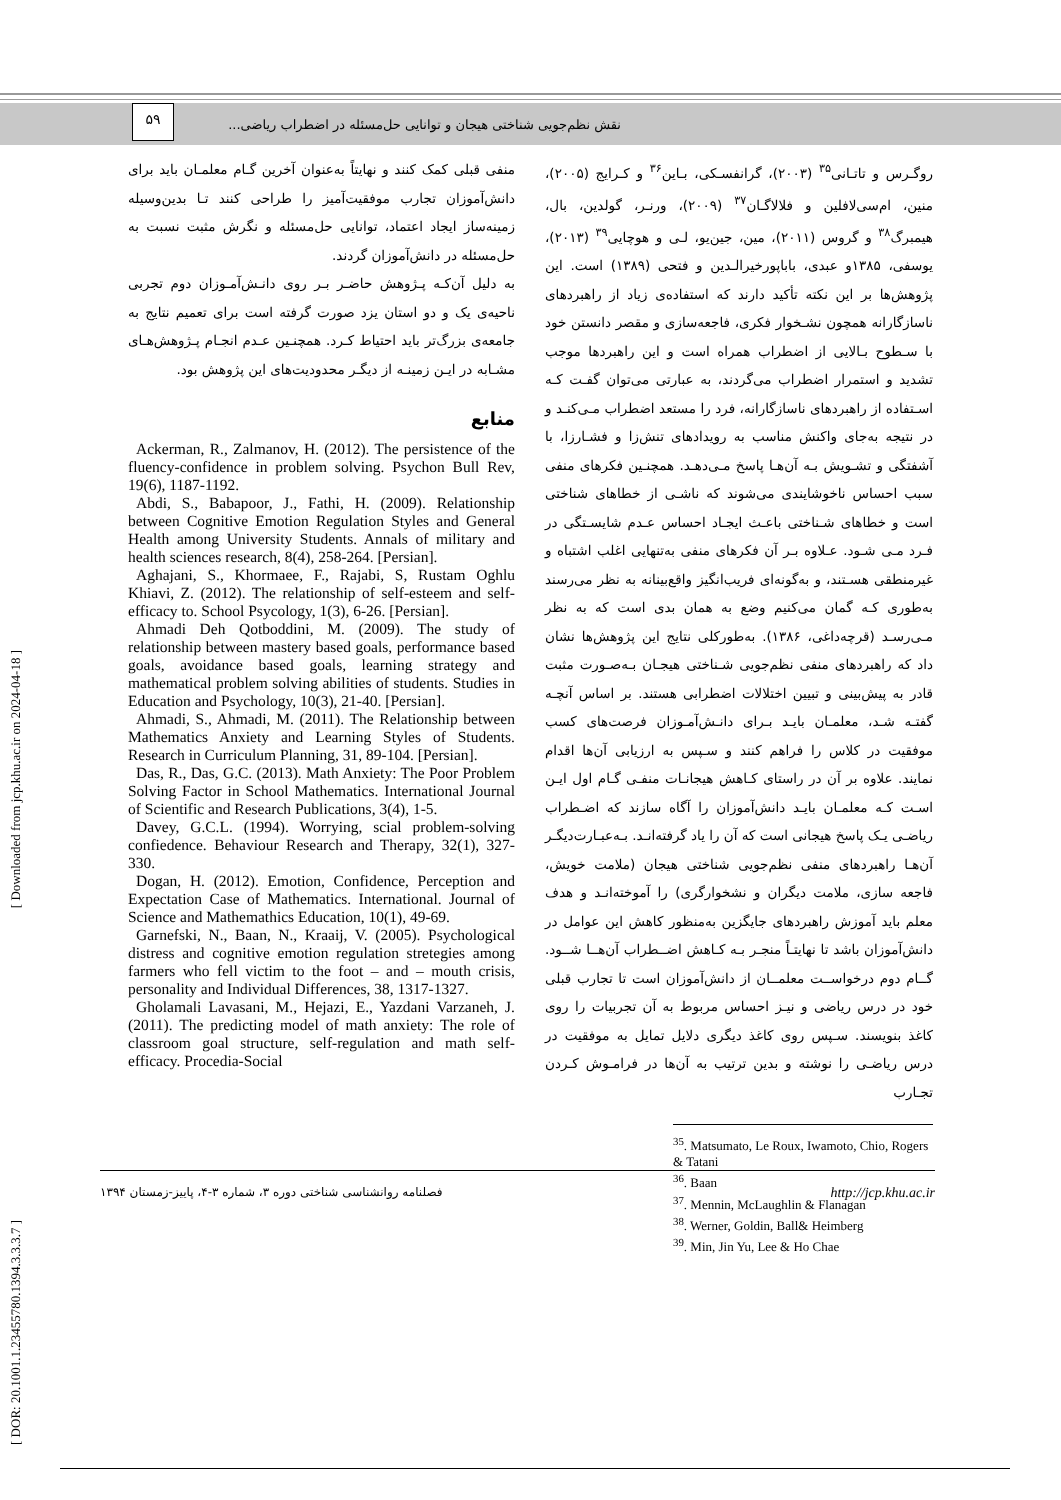نقش نظم‌جویی شناختی هیجان و توانایی حل‌مسئله در اضطراب ریاضی...
۵۹
[ Downloaded from jcp.khu.ac.ir on 2024-04-18 ]
[ DOR: 20.1001.1.23455780.1394.3.3.3.7 ]
روگـرس و تاتـانی<sup>۳۵</sup> (۲۰۰۳)، گرانفسـکی، بـاین<sup>۳۶</sup> و کـرایج (۲۰۰۵)، منین، ام‌سی‌لافلین و فلالاگـان<sup>۳۷</sup> (۲۰۰۹)، ورنـر، گولدین، بال، هیمبرگ<sup>۳۸</sup> و گروس (۲۰۱۱)، مین، جین‌یو، لـی و هوچایی<sup>۳۹</sup> (۲۰۱۳)، یوسفی، ۱۳۸۵و عبدی، باباپورخیرالـدین و فتحی (۱۳۸۹) است. این پژوهش‌ها بر این نکته تأکید دارند که استفاده‌ی زیاد از راهبردهای ناسازگارانه همچون نشـخوار فکری، فاجعه‌سازی و مقصر دانستن خود با سـطوح بـالایی از اضطراب همراه است و این راهبردها موجب تشدید و استمرار اضطراب می‌گردند، به عبارتی می‌توان گفـت کـه اسـتفاده از راهبردهای ناسازگارانه، فرد را مستعد اضطراب مـی‌کنـد و در نتیجه به‌جای واکنش مناسب به رویدادهای تنش‌زا و فشـارزا، با آشفتگی و تشـویش بـه آن‌هـا پاسخ مـی‌دهـد. همچنـین فکرهای منفی سبب احساس ناخوشایندی می‌شوند که ناشـی از خطاهای شناختی است و خطاهای شـناختی باعـث ایجـاد احساس عـدم شایسـتگی در فـرد مـی شـود. عـلاوه بـر آن فکرهای منفی به‌تنهایی اغلب اشتباه و غیرمنطقی هسـتند، و به‌گونه‌ای فریب‌انگیز واقع‌بینانه به نظر می‌رسند به‌طوری کـه گمان می‌کنیم وضع به همان بدی است که به نظر مـی‌رسـد (قرچه‌داغی، ۱۳۸۶). به‌طورکلی نتایج این پژوهش‌ها نشان داد که راهبردهای منفی نظم‌جویی شـناختی هیجـان بـه‌صـورت مثبت قادر به پیش‌بینی و تبیین اختلالات اضطرابی هستند. بر اساس آنچـه گفتـه شـد، معلمـان بایـد بـرای دانـش‌آمـوزان فرصت‌های کسب موفقیت در کلاس را فراهم کنند و سـپس به ارزیابی آن‌ها اقدام نمایند. علاوه بر آن در راستای کـاهش هیجانـات منفـی گـام اول ایـن اسـت کـه معلمـان بایـد دانش‌آموزان را آگاه سازند که اضـطراب ریاضـی یـک پاسخ هیجانی است که آن را یاد گرفته‌انـد. بـه‌عبـارت‌دیگـر آن‌هـا راهبردهای منفی نظم‌جویی شناختی هیجان (ملامت خویش، فاجعه سازی، ملامت دیگران و نشخوارگری) را آموخته‌انـد و هدف معلم باید آموزش راهبردهای جایگزین به‌منظور کاهش این عوامل در دانش‌آموزان باشد تا نهایتـاً منجـر بـه کـاهش اضــطراب آن‌هــا شــود. گــام دوم درخواســت معلمــان از دانش‌آموزان است تا تجارب قبلی خود در درس ریاضی و نیـز احساس مربوط به آن تجربیات را روی کاغذ بنویسند. سـپس روی کاغذ دیگری دلایل تمایل به موفقیت در درس ریاضـی را نوشته و بدین ترتیب به آن‌ها در فرامـوش کـردن تجـارب
<sup>35</sup>. Matsumato, Le Roux, Iwamoto, Chio, Rogers & Tatani
<sup>36</sup>. Baan
<sup>37</sup>. Mennin, McLaughlin & Flanagan
<sup>38</sup>. Werner, Goldin, Ball& Heimberg
<sup>39</sup>. Min, Jin Yu, Lee & Ho Chae
منفی قبلی کمک کنند و نهایتاً به‌عنوان آخرین گـام معلمـان باید برای دانش‌آموزان تجارب موفقیت‌آمیز را طراحی کنند تـا بدین‌وسیله زمینه‌ساز ایجاد اعتماد، توانایی حل‌مسئله و نگرش مثبت نسبت به حل‌مسئله در دانش‌آموزان گردند.
به دلیل آن‌کـه پـژوهش حاضـر بـر روی دانـش‌آمـوزان دوم تجربی ناحیه‌ی یک و دو استان یزد صورت گرفته است برای تعمیم نتایج به جامعه‌ی بزرگ‌تر باید احتیاط کـرد. همچنـین عـدم انجـام پـژوهش‌هـای مشـابه در ایـن زمینـه از دیگـر محدودیت‌های این پژوهش بود.
منابع
Ackerman, R., Zalmanov, H. (2012). The persistence of the fluency-confidence in problem solving. Psychon Bull Rev, 19(6), 1187-1192.
Abdi, S., Babapoor, J., Fathi, H. (2009). Relationship between Cognitive Emotion Regulation Styles and General Health among University Students. Annals of military and health sciences research, 8(4), 258-264. [Persian].
Aghajani, S., Khormaee, F., Rajabi, S, Rustam Oghlu Khiavi, Z. (2012). The relationship of self-esteem and self-efficacy to. School Psycology, 1(3), 6-26. [Persian].
Ahmadi Deh Qotboddini, M. (2009). The study of relationship between mastery based goals, performance based goals, avoidance based goals, learning strategy and mathematical problem solving abilities of students. Studies in Education and Psychology, 10(3), 21-40. [Persian].
Ahmadi, S., Ahmadi, M. (2011). The Relationship between Mathematics Anxiety and Learning Styles of Students. Research in Curriculum Planning, 31, 89-104. [Persian].
Das, R., Das, G.C. (2013). Math Anxiety: The Poor Problem Solving Factor in School Mathematics. International Journal of Scientific and Research Publications, 3(4), 1-5.
Davey, G.C.L. (1994). Worrying, scial problem-solving confiedence. Behaviour Research and Therapy, 32(1), 327-330.
Dogan, H. (2012). Emotion, Confidence, Perception and Expectation Case of Mathematics. International. Journal of Science and Mathemathics Education, 10(1), 49-69.
Garnefski, N., Baan, N., Kraaij, V. (2005). Psychological distress and cognitive emotion regulation stretegies among farmers who fell victim to the foot – and – mouth crisis, personality and Individual Differences, 38, 1317-1327.
Gholamali Lavasani, M., Hejazi, E., Yazdani Varzaneh, J. (2011). The predicting model of math anxiety: The role of classroom goal structure, self-regulation and math self-efficacy. Procedia-Social
فصلنامه روانشناسی شناختی دوره ۳، شماره ۳-۴، پاییز-زمستان ۱۳۹۴ http://jcp.khu.ac.ir